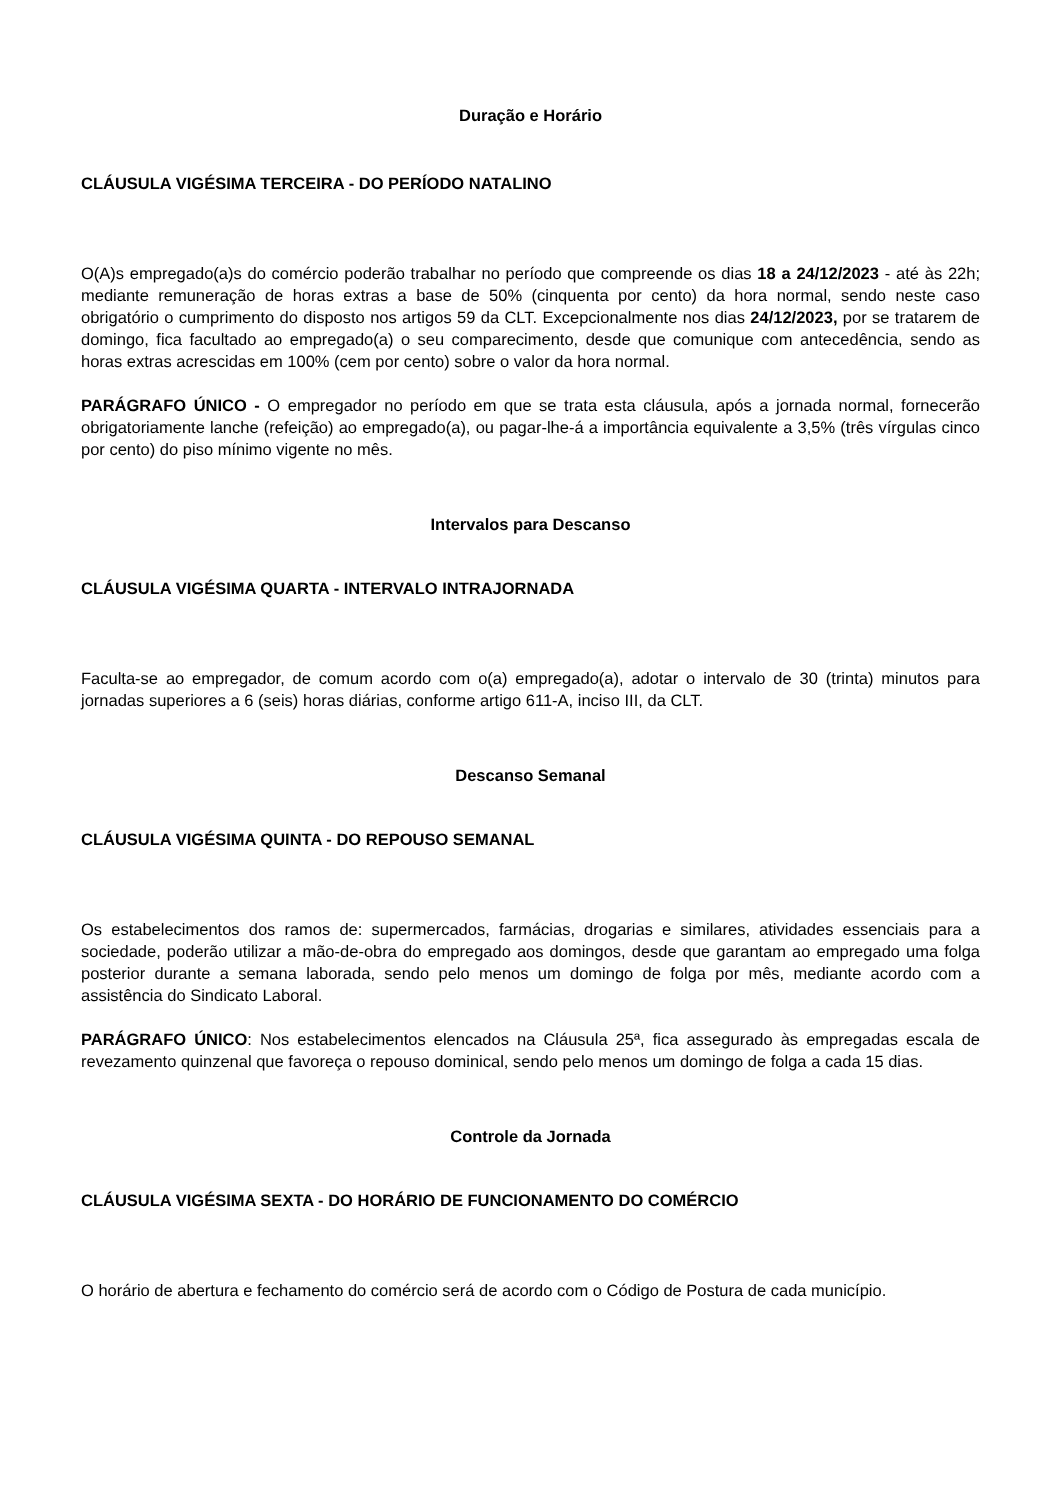Duração e Horário
CLÁUSULA VIGÉSIMA TERCEIRA - DO PERÍODO NATALINO
O(A)s empregado(a)s do comércio poderão trabalhar no período que compreende os dias 18 a 24/12/2023 - até às 22h; mediante remuneração de horas extras a base de 50% (cinquenta por cento) da hora normal, sendo neste caso obrigatório o cumprimento do disposto nos artigos 59 da CLT. Excepcionalmente nos dias 24/12/2023, por se tratarem de domingo, fica facultado ao empregado(a) o seu comparecimento, desde que comunique com antecedência, sendo as horas extras acrescidas em 100% (cem por cento) sobre o valor da hora normal.
PARÁGRAFO ÚNICO - O empregador no período em que se trata esta cláusula, após a jornada normal, fornecerão obrigatoriamente lanche (refeição) ao empregado(a), ou pagar-lhe-á a importância equivalente a 3,5% (três vírgulas cinco por cento) do piso mínimo vigente no mês.
Intervalos para Descanso
CLÁUSULA VIGÉSIMA QUARTA - INTERVALO INTRAJORNADA
Faculta-se ao empregador, de comum acordo com o(a) empregado(a), adotar o intervalo de 30 (trinta) minutos para jornadas superiores a 6 (seis) horas diárias, conforme artigo 611-A, inciso III, da CLT.
Descanso Semanal
CLÁUSULA VIGÉSIMA QUINTA - DO REPOUSO SEMANAL
Os estabelecimentos dos ramos de: supermercados, farmácias, drogarias e similares, atividades essenciais para a sociedade, poderão utilizar a mão-de-obra do empregado aos domingos, desde que garantam ao empregado uma folga posterior durante a semana laborada, sendo pelo menos um domingo de folga por mês, mediante acordo com a assistência do Sindicato Laboral.
PARÁGRAFO ÚNICO: Nos estabelecimentos elencados na Cláusula 25ª, fica assegurado às empregadas escala de revezamento quinzenal que favoreça o repouso dominical, sendo pelo menos um domingo de folga a cada 15 dias.
Controle da Jornada
CLÁUSULA VIGÉSIMA SEXTA - DO HORÁRIO DE FUNCIONAMENTO DO COMÉRCIO
O horário de abertura e fechamento do comércio será de acordo com o Código de Postura de cada município.